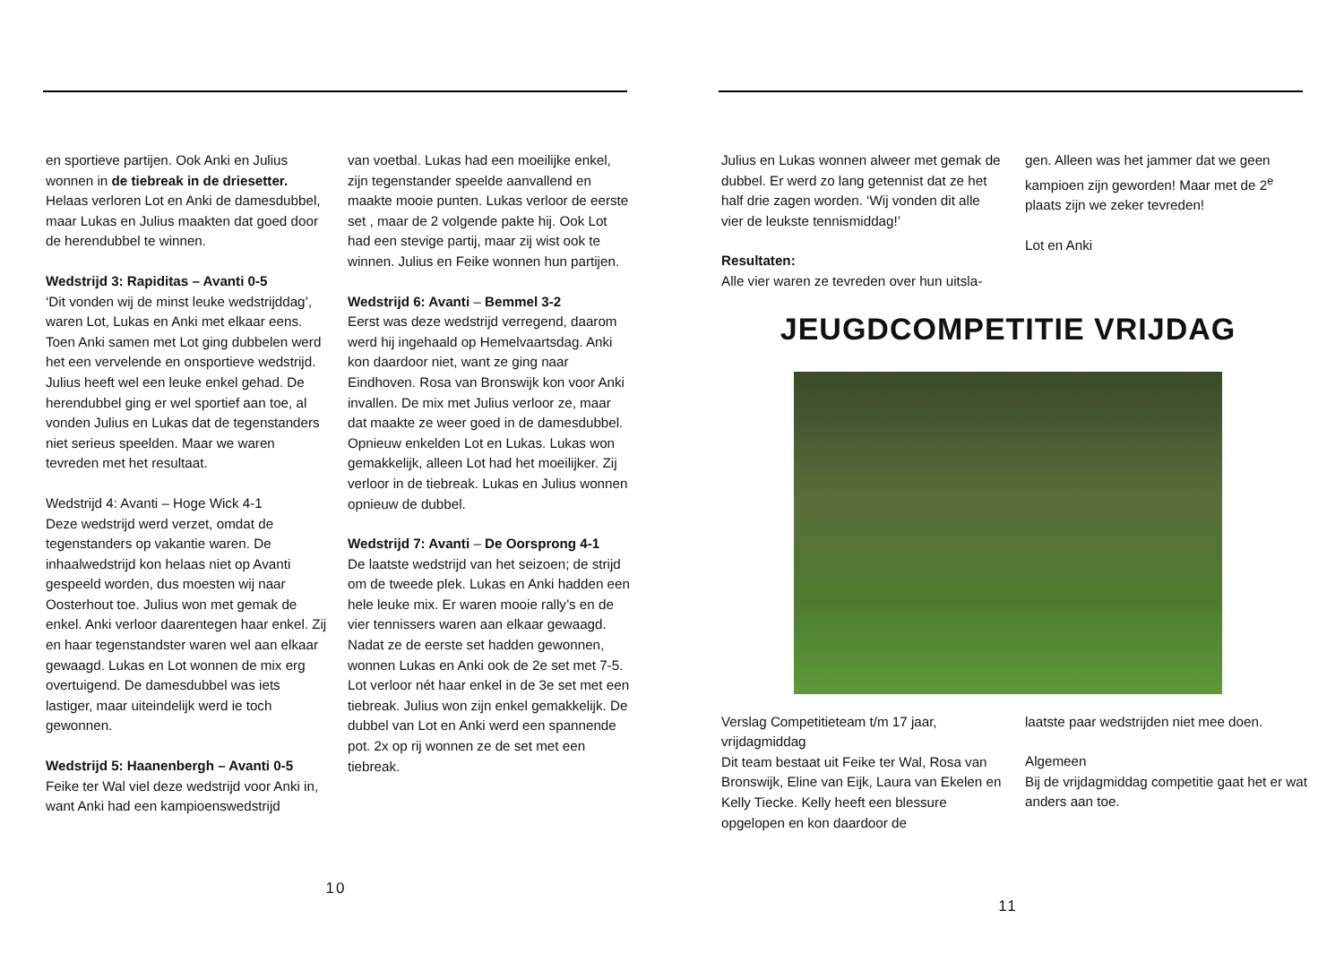en sportieve partijen. Ook Anki en Julius wonnen in de tiebreak in de driesetter. Helaas verloren Lot en Anki de damesdubbel, maar Lukas en Julius maakten dat goed door de herendubbel te winnen.
Wedstrijd 3: Rapiditas – Avanti 0-5
‘Dit vonden wij de minst leuke wedstrijddag’, waren Lot, Lukas en Anki met elkaar eens. Toen Anki samen met Lot ging dubbelen werd het een vervelende en onsportieve wedstrijd. Julius heeft wel een leuke enkel gehad. De herendubbel ging er wel sportief aan toe, al vonden Julius en Lukas dat de tegenstanders niet serieus speelden. Maar we waren tevreden met het resultaat.
Wedstrijd 4: Avanti – Hoge Wick 4-1
Deze wedstrijd werd verzet, omdat de tegenstanders op vakantie waren. De inhaalwedstrijd kon helaas niet op Avanti gespeeld worden, dus moesten wij naar Oosterhout toe. Julius won met gemak de enkel. Anki verloor daarentegen haar enkel. Zij en haar tegenstandster waren wel aan elkaar gewaagd. Lukas en Lot wonnen de mix erg overtuigend. De damesdubbel was iets lastiger, maar uiteindelijk werd ie toch gewonnen.
Wedstrijd 5: Haanenbergh – Avanti 0-5
Feike ter Wal viel deze wedstrijd voor Anki in, want Anki had een kampioenswedstrijd
van voetbal. Lukas had een moeilijke enkel, zijn tegenstander speelde aanvallend en maakte mooie punten. Lukas verloor de eerste set , maar de 2 volgende pakte hij. Ook Lot had een stevige partij, maar zij wist ook te winnen. Julius en Feike wonnen hun partijen.
Wedstrijd 6: Avanti – Bemmel 3-2
Eerst was deze wedstrijd verregend, daarom werd hij ingehaald op Hemelvaartsdag. Anki kon daardoor niet, want ze ging naar Eindhoven. Rosa van Bronswijk kon voor Anki invallen. De mix met Julius verloor ze, maar dat maakte ze weer goed in de damesdubbel. Opnieuw enkelden Lot en Lukas. Lukas won gemakkelijk, alleen Lot had het moeilijker. Zij verloor in de tiebreak. Lukas en Julius wonnen opnieuw de dubbel.
Wedstrijd 7: Avanti – De Oorsprong 4-1
De laatste wedstrijd van het seizoen; de strijd om de tweede plek. Lukas en Anki hadden een hele leuke mix. Er waren mooie rally’s en de vier tennissers waren aan elkaar gewaagd. Nadat ze de eerste set hadden gewonnen, wonnen Lukas en Anki ook de 2e set met 7-5. Lot verloor nét haar enkel in de 3e set met een tiebreak. Julius won zijn enkel gemakkelijk. De dubbel van Lot en Anki werd een spannende pot. 2x op rij wonnen ze de set met een tiebreak.
10
Julius en Lukas wonnen alweer met gemak de dubbel. Er werd zo lang getennist dat ze het half drie zagen worden. ‘Wij vonden dit alle vier de leukste tennismiddag!’
Resultaten:
Alle vier waren ze tevreden over hun uitsla-
gen. Alleen was het jammer dat we geen kampioen zijn geworden! Maar met de 2<sup>e</sup> plaats zijn we zeker tevreden!
Lot en Anki
JEUGDCOMPETITIE VRIJDAG
Verslag Competitieteam t/m 17 jaar, vrijdagmiddag
Dit team bestaat uit Feike ter Wal, Rosa van Bronswijk, Eline van Eijk, Laura van Ekelen en Kelly Tiecke. Kelly heeft een blessure opgelopen en kon daardoor de
laatste paar wedstrijden niet mee doen.
Algemeen
Bij de vrijdagmiddag competitie gaat het er wat anders aan toe.
11